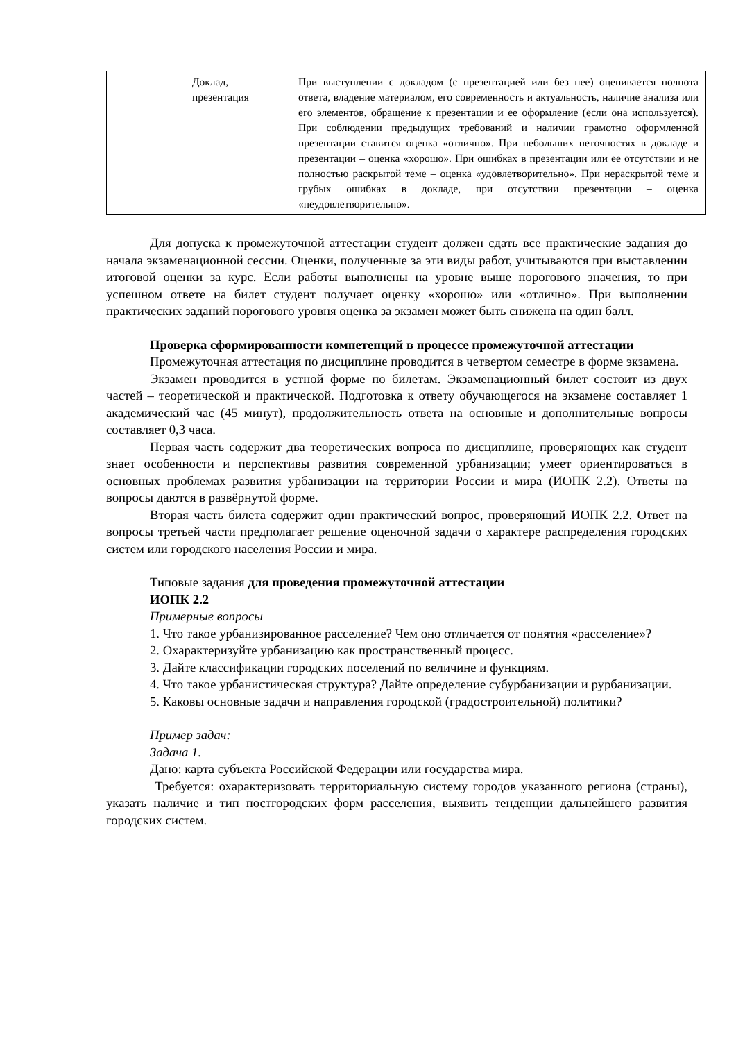| | Доклад, презентация | При выступлении с докладом (с презентацией или без нее) оценивается полнота ответа, владение материалом, его современность и актуальность, наличие анализа или его элементов, обращение к презентации и ее оформление (если она используется). При соблюдении предыдущих требований и наличии грамотно оформленной презентации ставится оценка «отлично». При небольших неточностях в докладе и презентации – оценка «хорошо». При ошибках в презентации или ее отсутствии и не полностью раскрытой теме – оценка «удовлетворительно». При нераскрытой теме и грубых ошибках в докладе, при отсутствии презентации – оценка «неудовлетворительно». |
Для допуска к промежуточной аттестации студент должен сдать все практические задания до начала экзаменационной сессии. Оценки, полученные за эти виды работ, учитываются при выставлении итоговой оценки за курс. Если работы выполнены на уровне выше порогового значения, то при успешном ответе на билет студент получает оценку «хорошо» или «отлично». При выполнении практических заданий порогового уровня оценка за экзамен может быть снижена на один балл.
Проверка сформированности компетенций в процессе промежуточной аттестации
Промежуточная аттестация по дисциплине проводится в четвертом семестре в форме экзамена.
Экзамен проводится в устной форме по билетам. Экзаменационный билет состоит из двух частей – теоретической и практической. Подготовка к ответу обучающегося на экзамене составляет 1 академический час (45 минут), продолжительность ответа на основные и дополнительные вопросы составляет 0,3 часа.
Первая часть содержит два теоретических вопроса по дисциплине, проверяющих как студент знает особенности и перспективы развития современной урбанизации; умеет ориентироваться в основных проблемах развития урбанизации на территории России и мира (ИОПК 2.2). Ответы на вопросы даются в развёрнутой форме.
Вторая часть билета содержит один практический вопрос, проверяющий ИОПК 2.2. Ответ на вопросы третьей части предполагает решение оценочной задачи о характере распределения городских систем или городского населения России и мира.
Типовые задания для проведения промежуточной аттестации
ИОПК 2.2
Примерные вопросы
1. Что такое урбанизированное расселение? Чем оно отличается от понятия «расселение»?
2. Охарактеризуйте урбанизацию как пространственный процесс.
3. Дайте классификации городских поселений по величине и функциям.
4. Что такое урбанистическая структура? Дайте определение субурбанизации и рурбанизации.
5. Каковы основные задачи и направления городской (градостроительной) политики?
Пример задач:
Задача 1.
Дано: карта субъекта Российской Федерации или государства мира.
Требуется: охарактеризовать территориальную систему городов указанного региона (страны), указать наличие и тип постгородских форм расселения, выявить тенденции дальнейшего развития городских систем.